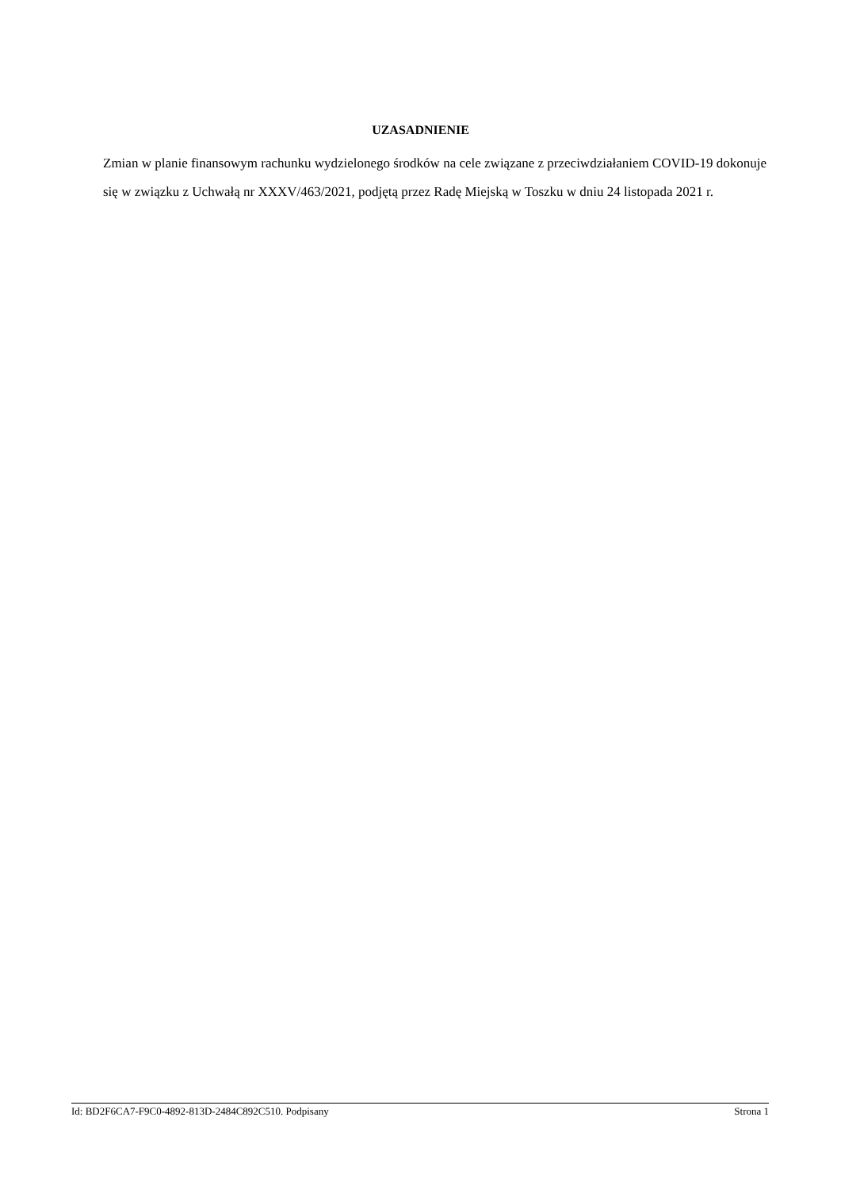UZASADNIENIE
Zmian w planie finansowym rachunku wydzielonego środków na cele związane z przeciwdziałaniem COVID-19 dokonuje się w związku z Uchwałą nr XXXV/463/2021, podjętą przez Radę Miejską w Toszku w dniu 24 listopada 2021 r.
Id: BD2F6CA7-F9C0-4892-813D-2484C892C510. Podpisany Strona 1